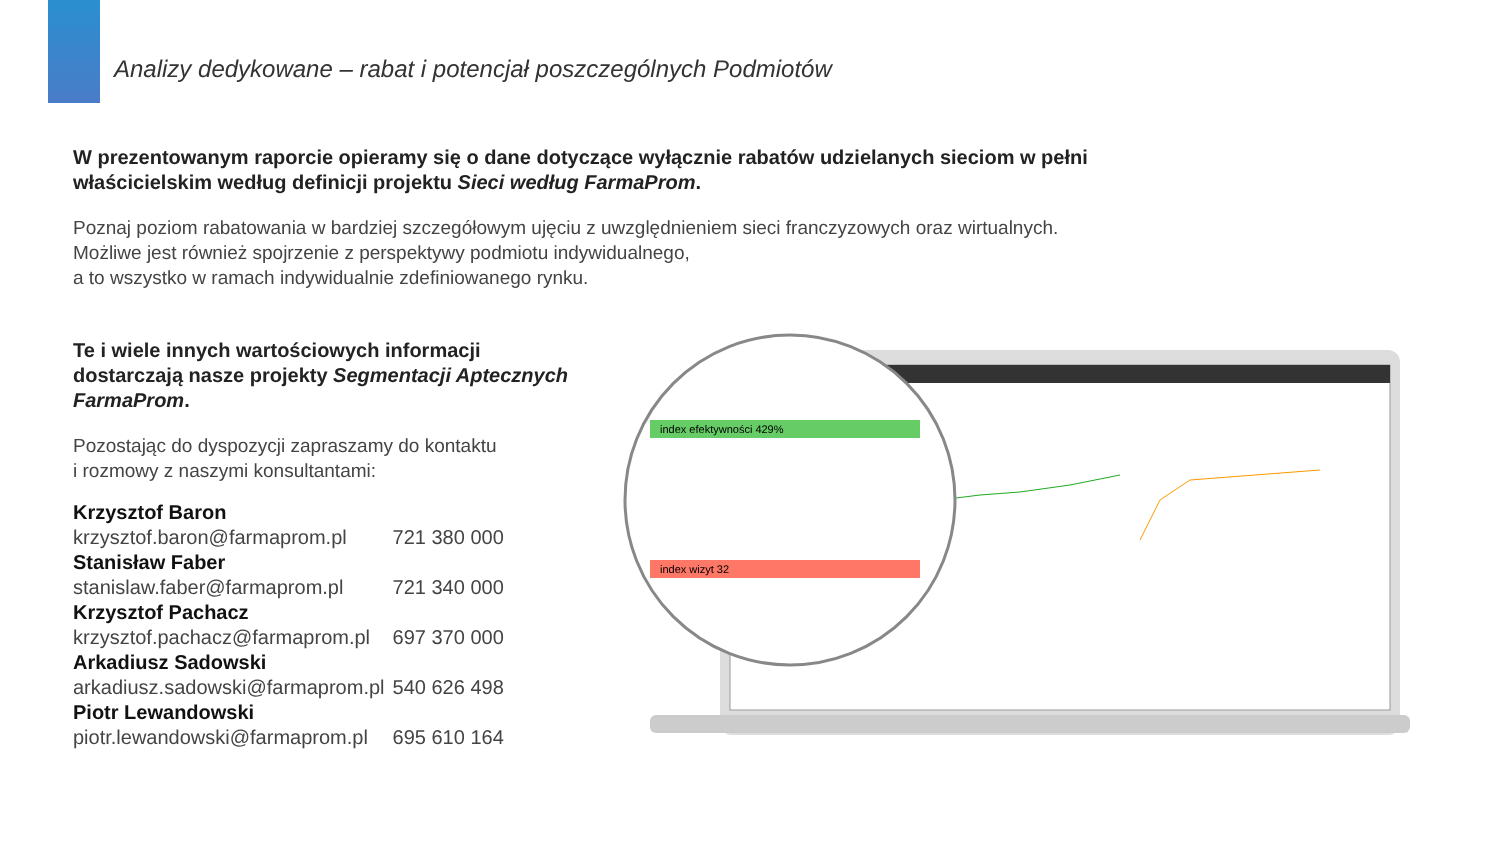Analizy dedykowane – rabat i potencjał poszczególnych Podmiotów
W prezentowanym raporcie opieramy się o dane dotyczące wyłącznie rabatów udzielanych sieciom w pełni właścicielskim według definicji projektu Sieci według FarmaProm.
Poznaj poziom rabatowania w bardziej szczegółowym ujęciu z uwzględnieniem sieci franczyzowych oraz wirtualnych.
Możliwe jest również spojrzenie z perspektywy podmiotu indywidualnego,
a to wszystko w ramach indywidualnie zdefiniowanego rynku.
Te i wiele innych wartościowych informacji dostarczają nasze projekty Segmentacji Aptecznych FarmaProm.
Pozostając do dyspozycji zapraszamy do kontaktu
i rozmowy z naszymi konsultantami:
| Krzysztof Baron | |
| krzysztof.baron@farmaprom.pl | 721 380 000 |
| Stanisław Faber | |
| stanislaw.faber@farmaprom.pl | 721 340 000 |
| Krzysztof Pachacz | |
| krzysztof.pachacz@farmaprom.pl | 697 370 000 |
| Arkadiusz Sadowski | |
| arkadiusz.sadowski@farmaprom.pl | 540 626 498 |
| Piotr Lewandowski | |
| piotr.lewandowski@farmaprom.pl | 695 610 164 |
index efektywności 429%
index wizyt 32